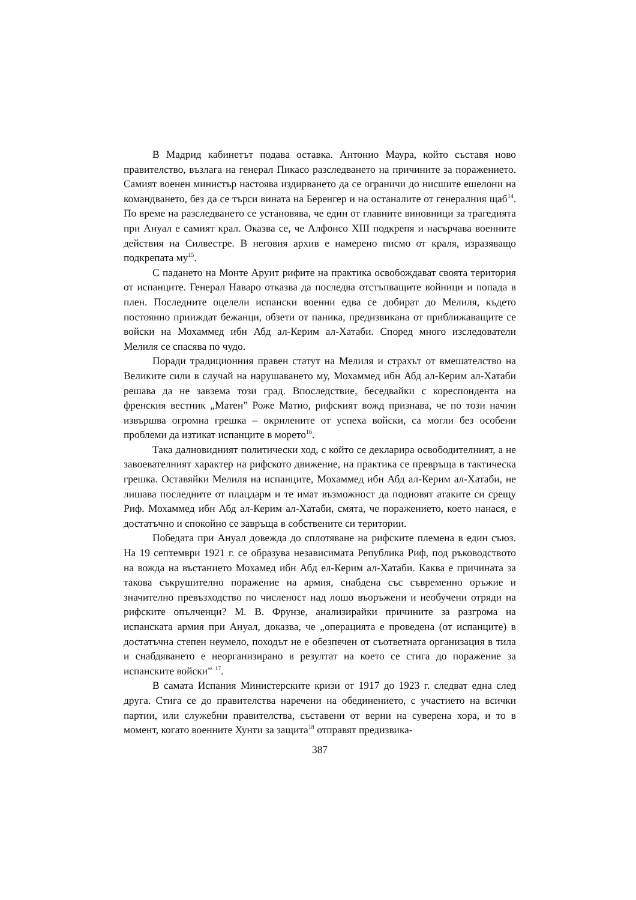В Мадрид кабинетът подава оставка. Антонио Маура, който съставя ново правителство, възлага на генерал Пикасо разследването на причините за поражението. Самият военен министър настоява издирването да се ограничи до нисшите ешелони на командването, без да се търси вината на Беренгер и на останалите от генералния щаб<sup>14</sup>. По време на разследването се установява, че един от главните виновници за трагедията при Ануал е самият крал. Оказва се, че Алфонсо XIII подкрепя и насърчава военните действия на Силвестре. В неговия архив е намерено писмо от краля, изразяващо подкрепата му<sup>15</sup>.
С падането на Монте Аруит рифите на практика освобождават своята територия от испанците. Генерал Наваро отказва да последва отстъпващите войници и попада в плен. Последните оцелели испански военни едва се добират до Мелиля, където постоянно прииждат бежанци, обзети от паника, предизвикана от приближаващите се войски на Мохаммед ибн Абд ал-Керим ал-Хатаби. Според много изследователи Мелиля се спасява по чудо.
Поради традиционния правен статут на Мелиля и страхът от вмешателство на Великите сили в случай на нарушаването му, Мохаммед ибн Абд ал-Керим ал-Хатаби решава да не завзема този град. Впоследствие, беседвайки с кореспондента на френския вестник „Матен” Роже Матио, рифският вожд признава, че по този начин извършва огромна грешка – окрилените от успеха войски, са могли без особени проблеми да изтикат испанците в морето<sup>16</sup>.
Така далновидният политически ход, с който се декларира освободителният, а не завоевателният характер на рифското движение, на практика се превръща в тактическа грешка. Оставяйки Мелиля на испанците, Мохаммед ибн Абд ал-Керим ал-Хатаби, не лишава последните от плацдарм и те имат възможност да подновят атаките си срещу Риф. Мохаммед ибн Абд ал-Керим ал-Хатаби, смята, че поражението, което нанася, е достатъчно и спокойно се завръща в собствените си територии.
Победата при Ануал довежда до сплотяване на рифските племена в един съюз. На 19 септември 1921 г. се образува независимата Република Риф, под ръководството на вожда на въстанието Мохамед ибн Абд ел-Керим ал-Хатаби. Каква е причината за такова съкрушително поражение на армия, снабдена със съвременно оръжие и значително превъзходство по численост над лошо въоръжени и необучени отряди на рифските опълченци? М. В. Фрунзе, анализирайки причините за разгрома на испанската армия при Ануал, доказва, че „операцията е проведена (от испанците) в достатъчна степен неумело, походът не е обезпечен от съответната организация в тила и снабдяването е неорганизирано в резултат на което се стига до поражение за испанските войски” <sup>17</sup>.
В самата Испания Министерските кризи от 1917 до 1923 г. следват една след друга. Стига се до правителства наречени на обединението, с участието на всички партии, или служебни правителства, съставени от верни на суверена хора, и то в момент, когато военните Хунти за защита<sup>18</sup> отправят предизвика-
387